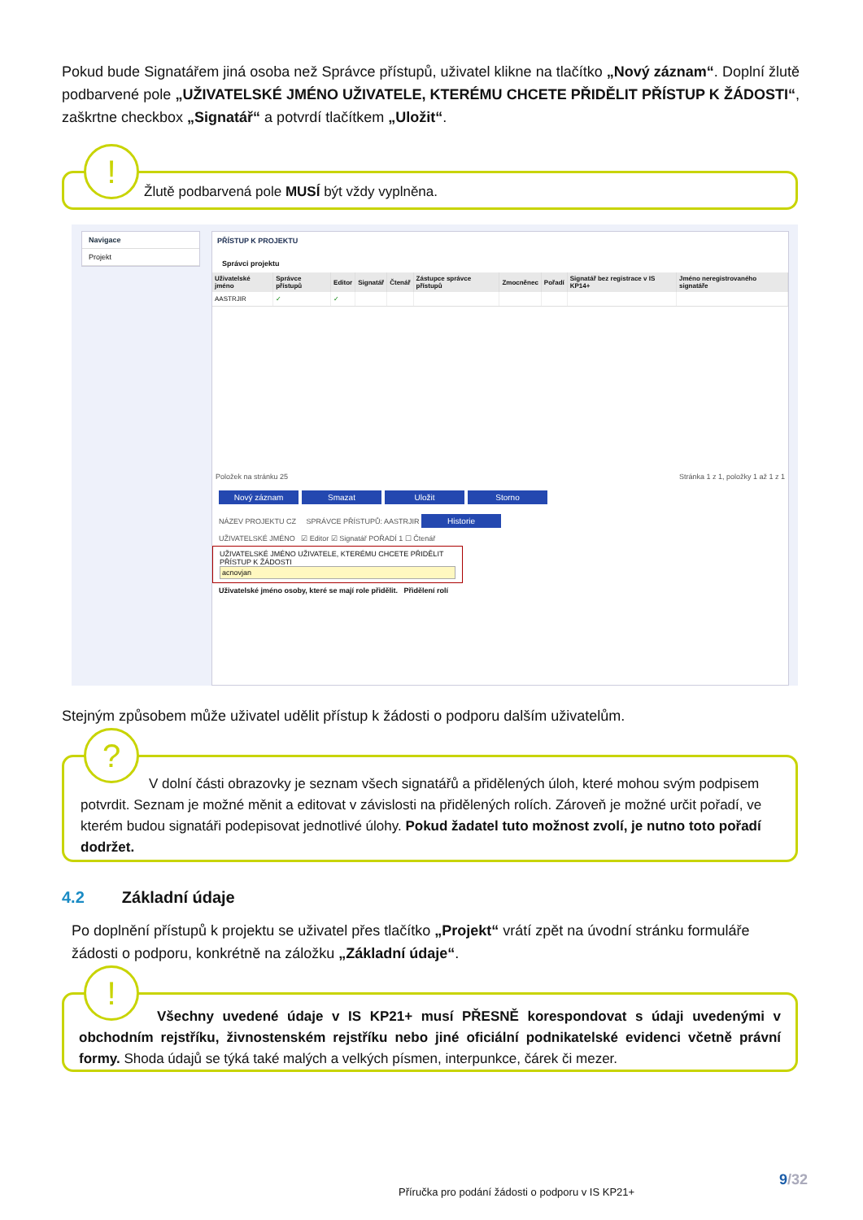Pokud bude Signatářem jiná osoba než Správce přístupů, uživatel klikne na tlačítko „Nový záznam“. Doplní žlutě podbarvené pole „UŽIVATELSKÉ JMÉNO UŽIVATELE, KTERÉMU CHCETE PŘIDĚLIT PŘÍSTUP K ŽÁDOSTI“, zaškrtne checkbox „Signatář“ a potvrdí tlačítkem „Uložit“.
!
Žlutě podbarvená pole MUSÍ být vždy vyplněna.
Navigace
Projekt
PŘÍSTUP K PROJEKTU
Správci projektu
| Uživatelské jméno | Správce přístupů | Editor | Signatář | Čtenář | Zástupce správce přístupů | Zmocněnec | Pořadí | Signatář bez registrace v IS KP14+ | Jméno neregistrovaného signatáře |
| --- | --- | --- | --- | --- | --- | --- | --- | --- | --- |
| AASTRJIR | ✓ | ✓ | | | | | | | |
Položek na stránku 25 Stránka 1 z 1, položky 1 až 1 z 1
Nový záznam Smazat Uložit Storno
NÁZEV PROJEKTU CZ SPRÁVCE PŘÍSTUPŮ: AASTRJIR Historie
UŽIVATELSKÉ JMÉNO ☑ Editor ☑ Signatář POŘADÍ 1 ☐ Čtenář
UŽIVATELSKÉ JMÉNO UŽIVATELE, KTERÉMU CHCETE PŘIDĚLIT PŘÍSTUP K ŽÁDOSTI
acnovjan
Uživatelské jméno osoby, které se mají role přidělit. Přidělení rolí
Stejným způsobem může uživatel udělit přístup k žádosti o podporu dalším uživatelům.
?
V dolní části obrazovky je seznam všech signatářů a přidělených úloh, které mohou svým podpisem potvrdit. Seznam je možné měnit a editovat v závislosti na přidělených rolích. Zároveň je možné určit pořadí, ve kterém budou signatáři podepisovat jednotlivé úlohy. Pokud žadatel tuto možnost zvolí, je nutno toto pořadí dodržet.
4.2 Základní údaje
Po doplnění přístupů k projektu se uživatel přes tlačítko „Projekt“ vrátí zpět na úvodní stránku formuláře žádosti o podporu, konkrétně na záložku „Základní údaje“.
!
Všechny uvedené údaje v IS KP21+ musí PŘESNĚ korespondovat s údaji uvedenými v obchodním rejstříku, živnostenském rejstříku nebo jiné oficiální podnikatelské evidenci včetně právní formy. Shoda údajů se týká také malých a velkých písmen, interpunkce, čárek či mezer.
9/32
Příručka pro podání žádosti o podporu v IS KP21+